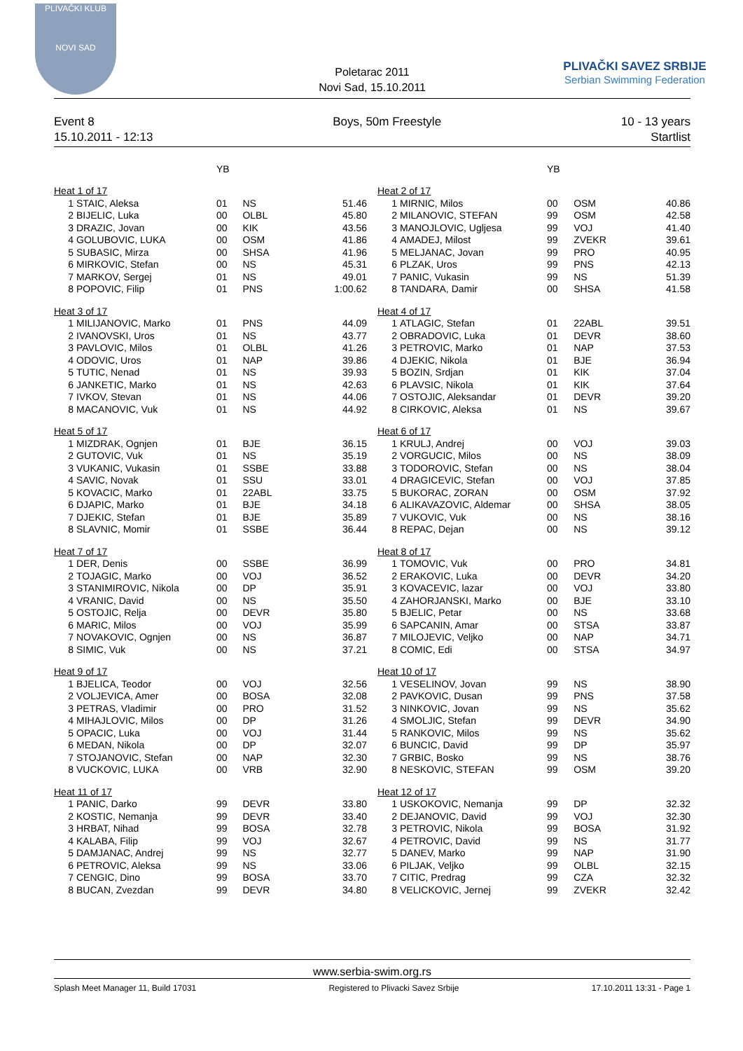PLIVAČKI KLUB
NOVI SAD
Poletarac 2011
Novi Sad, 15.10.2011
PLIVAČKI SAVEZ SRBIJE
Serbian Swimming Federation
Event 8
15.10.2011 - 12:13
Boys, 50m Freestyle 10 - 13 years
Startlist
| | | YB | | |
| --- | --- | --- | --- | --- |
| Heat 1 of 17 | | | | |
| 1 | STAIC, Aleksa | 01 | NS | 51.46 |
| 2 | BIJELIC, Luka | 00 | OLBL | 45.80 |
| 3 | DRAZIC, Jovan | 00 | KIK | 43.56 |
| 4 | GOLUBOVIC, LUKA | 00 | OSM | 41.86 |
| 5 | SUBASIC, Mirza | 00 | SHSA | 41.96 |
| 6 | MIRKOVIC, Stefan | 00 | NS | 45.31 |
| 7 | MARKOV, Sergej | 01 | NS | 49.01 |
| 8 | POPOVIC, Filip | 01 | PNS | 1:00.62 |
| Heat 3 of 17 | | | | |
| 1 | MILIJANOVIC, Marko | 01 | PNS | 44.09 |
| 2 | IVANOVSKI, Uros | 01 | NS | 43.77 |
| 3 | PAVLOVIC, Milos | 01 | OLBL | 41.26 |
| 4 | ODOVIC, Uros | 01 | NAP | 39.86 |
| 5 | TUTIC, Nenad | 01 | NS | 39.93 |
| 6 | JANKETIC, Marko | 01 | NS | 42.63 |
| 7 | IVKOV, Stevan | 01 | NS | 44.06 |
| 8 | MACANOVIC, Vuk | 01 | NS | 44.92 |
| Heat 5 of 17 | | | | |
| 1 | MIZDRAK, Ognjen | 01 | BJE | 36.15 |
| 2 | GUTOVIC, Vuk | 01 | NS | 35.19 |
| 3 | VUKANIC, Vukasin | 01 | SSBE | 33.88 |
| 4 | SAVIC, Novak | 01 | SSU | 33.01 |
| 5 | KOVACIC, Marko | 01 | 22ABL | 33.75 |
| 6 | DJAPIC, Marko | 01 | BJE | 34.18 |
| 7 | DJEKIC, Stefan | 01 | BJE | 35.89 |
| 8 | SLAVNIC, Momir | 01 | SSBE | 36.44 |
| Heat 7 of 17 | | | | |
| 1 | DER, Denis | 00 | SSBE | 36.99 |
| 2 | TOJAGIC, Marko | 00 | VOJ | 36.52 |
| 3 | STANIMIROVIC, Nikola | 00 | DP | 35.91 |
| 4 | VRANIC, David | 00 | NS | 35.50 |
| 5 | OSTOJIC, Relja | 00 | DEVR | 35.80 |
| 6 | MARIC, Milos | 00 | VOJ | 35.99 |
| 7 | NOVAKOVIC, Ognjen | 00 | NS | 36.87 |
| 8 | SIMIC, Vuk | 00 | NS | 37.21 |
| Heat 9 of 17 | | | | |
| 1 | BJELICA, Teodor | 00 | VOJ | 32.56 |
| 2 | VOLJEVICA, Amer | 00 | BOSA | 32.08 |
| 3 | PETRAS, Vladimir | 00 | PRO | 31.52 |
| 4 | MIHAJLOVIC, Milos | 00 | DP | 31.26 |
| 5 | OPACIC, Luka | 00 | VOJ | 31.44 |
| 6 | MEDAN, Nikola | 00 | DP | 32.07 |
| 7 | STOJANOVIC, Stefan | 00 | NAP | 32.30 |
| 8 | VUCKOVIC, LUKA | 00 | VRB | 32.90 |
| Heat 11 of 17 | | | | |
| 1 | PANIC, Darko | 99 | DEVR | 33.80 |
| 2 | KOSTIC, Nemanja | 99 | DEVR | 33.40 |
| 3 | HRBAT, Nihad | 99 | BOSA | 32.78 |
| 4 | KALABA, Filip | 99 | VOJ | 32.67 |
| 5 | DAMJANAC, Andrej | 99 | NS | 32.77 |
| 6 | PETROVIC, Aleksa | 99 | NS | 33.06 |
| 7 | CENGIC, Dino | 99 | BOSA | 33.70 |
| 8 | BUCAN, Zvezdan | 99 | DEVR | 34.80 |
| | | YB | | |
| --- | --- | --- | --- | --- |
| Heat 2 of 17 | | | | |
| 1 | MIRNIC, Milos | 00 | OSM | 40.86 |
| 2 | MILANOVIC, STEFAN | 99 | OSM | 42.58 |
| 3 | MANOJLOVIC, Ugljesa | 99 | VOJ | 41.40 |
| 4 | AMADEJ, Milost | 99 | ZVEKR | 39.61 |
| 5 | MELJANAC, Jovan | 99 | PRO | 40.95 |
| 6 | PLZAK, Uros | 99 | PNS | 42.13 |
| 7 | PANIC, Vukasin | 99 | NS | 51.39 |
| 8 | TANDARA, Damir | 00 | SHSA | 41.58 |
| Heat 4 of 17 | | | | |
| 1 | ATLAGIC, Stefan | 01 | 22ABL | 39.51 |
| 2 | OBRADOVIC, Luka | 01 | DEVR | 38.60 |
| 3 | PETROVIC, Marko | 01 | NAP | 37.53 |
| 4 | DJEKIC, Nikola | 01 | BJE | 36.94 |
| 5 | BOZIN, Srdjan | 01 | KIK | 37.04 |
| 6 | PLAVSIC, Nikola | 01 | KIK | 37.64 |
| 7 | OSTOJIC, Aleksandar | 01 | DEVR | 39.20 |
| 8 | CIRKOVIC, Aleksa | 01 | NS | 39.67 |
| Heat 6 of 17 | | | | |
| 1 | KRULJ, Andrej | 00 | VOJ | 39.03 |
| 2 | VORGUCIC, Milos | 00 | NS | 38.09 |
| 3 | TODOROVIC, Stefan | 00 | NS | 38.04 |
| 4 | DRAGICEVIC, Stefan | 00 | VOJ | 37.85 |
| 5 | BUKORAC, ZORAN | 00 | OSM | 37.92 |
| 6 | ALIKAVAZOVIC, Aldemar | 00 | SHSA | 38.05 |
| 7 | VUKOVIC, Vuk | 00 | NS | 38.16 |
| 8 | REPAC, Dejan | 00 | NS | 39.12 |
| Heat 8 of 17 | | | | |
| 1 | TOMOVIC, Vuk | 00 | PRO | 34.81 |
| 2 | ERAKOVIC, Luka | 00 | DEVR | 34.20 |
| 3 | KOVACEVIC, lazar | 00 | VOJ | 33.80 |
| 4 | ZAHORJANSKI, Marko | 00 | BJE | 33.10 |
| 5 | BJELIC, Petar | 00 | NS | 33.68 |
| 6 | SAPCANIN, Amar | 00 | STSA | 33.87 |
| 7 | MILOJEVIC, Veljko | 00 | NAP | 34.71 |
| 8 | COMIC, Edi | 00 | STSA | 34.97 |
| Heat 10 of 17 | | | | |
| 1 | VESELINOV, Jovan | 99 | NS | 38.90 |
| 2 | PAVKOVIC, Dusan | 99 | PNS | 37.58 |
| 3 | NINKOVIC, Jovan | 99 | NS | 35.62 |
| 4 | SMOLJIC, Stefan | 99 | DEVR | 34.90 |
| 5 | RANKOVIC, Milos | 99 | NS | 35.62 |
| 6 | BUNCIC, David | 99 | DP | 35.97 |
| 7 | GRBIC, Bosko | 99 | NS | 38.76 |
| 8 | NESKOVIC, STEFAN | 99 | OSM | 39.20 |
| Heat 12 of 17 | | | | |
| 1 | USKOKOVIC, Nemanja | 99 | DP | 32.32 |
| 2 | DEJANOVIC, David | 99 | VOJ | 32.30 |
| 3 | PETROVIC, Nikola | 99 | BOSA | 31.92 |
| 4 | PETROVIC, David | 99 | NS | 31.77 |
| 5 | DANEV, Marko | 99 | NAP | 31.90 |
| 6 | PILJAK, Veljko | 99 | OLBL | 32.15 |
| 7 | CITIC, Predrag | 99 | CZA | 32.32 |
| 8 | VELICKOVIC, Jernej | 99 | ZVEKR | 32.42 |
www.serbia-swim.org.rs
Splash Meet Manager 11, Build 17031 Registered to Plivacki Savez Srbije 17.10.2011 13:31 - Page 1